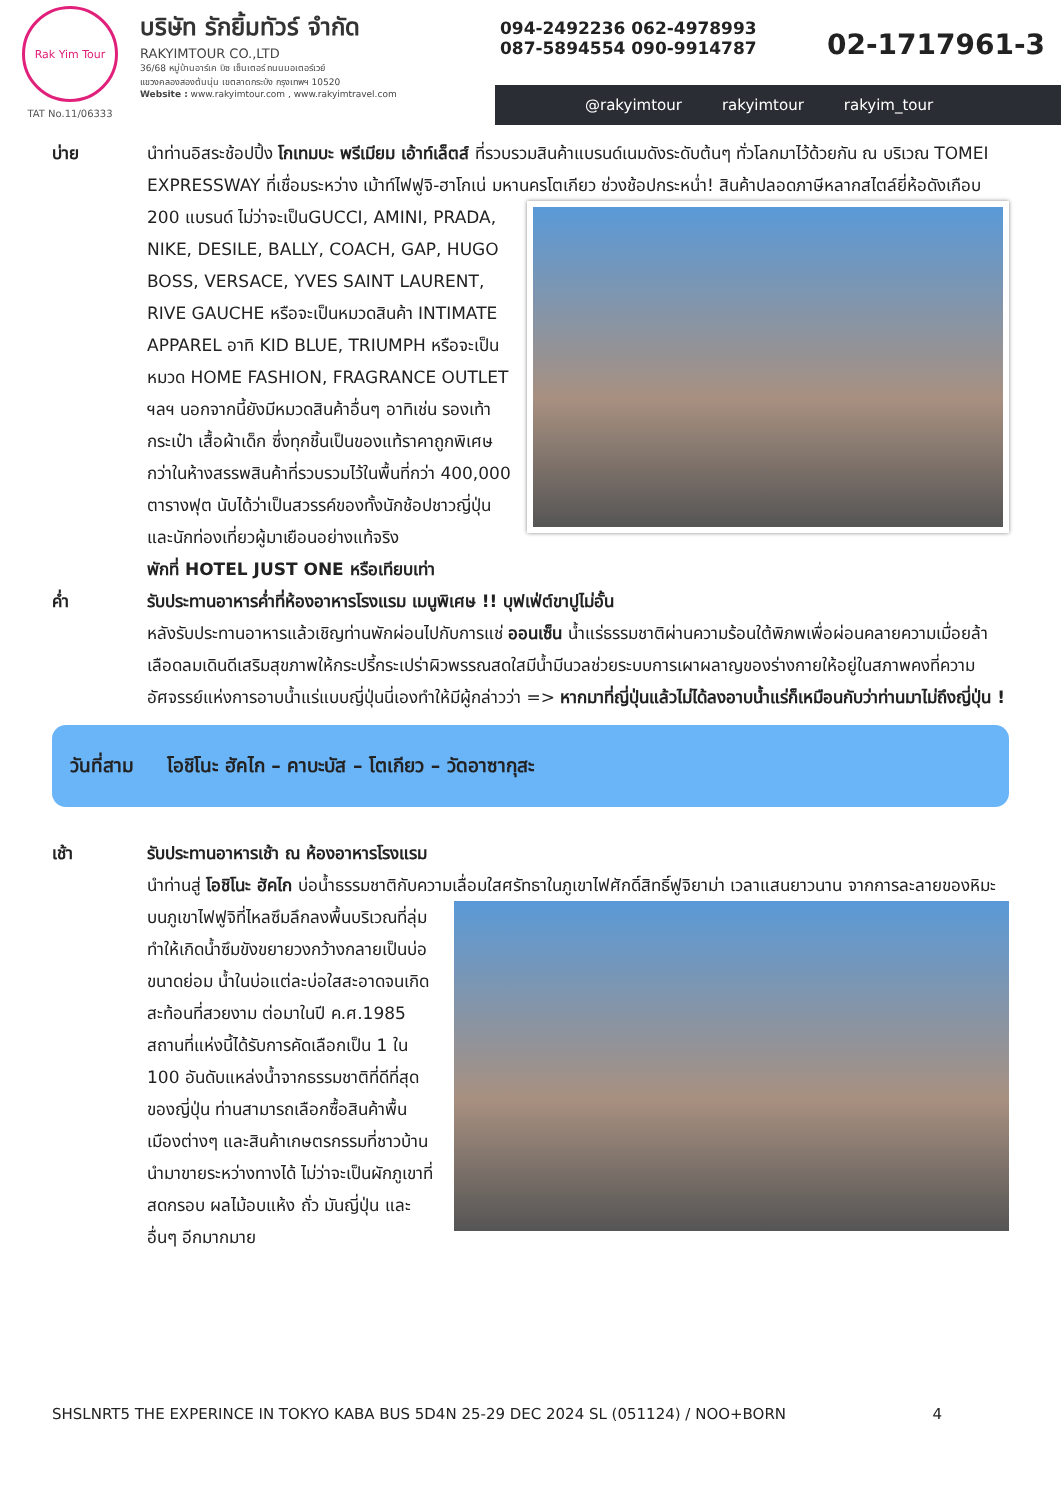Rak Yim Tour
TAT No.11/06333
บริษัท รักยิ้มทัวร์ จำกัด
RAKYIMTOUR CO.,LTD
36/68 หมู่บ้านอาร์เค บิซ เซ็นเตอร์ ถนนมอเตอร์เวย์
แขวงคลองสองต้นนุ่น เขตลาดกระบัง กรุงเทพฯ 10520
Website : www.rakyimtour.com , www.rakyimtravel.com
094-2492236 062-4978993
087-5894554 090-9914787
02-1717961-3
@rakyimtour rakyimtour rakyim_tour
บ่าย นำท่านอิสระช้อปปิ้ง โกเทมบะ พรีเมียม เอ้าท์เล็ตส์ ที่รวบรวมสินค้าแบรนด์เนมดังระดับต้นๆ ทั่วโลกมาไว้ด้วยกัน ณ บริเวณ TOMEI EXPRESSWAY ที่เชื่อมระหว่าง เม้าท์ไฟฟูจิ-ฮาโกเน่ มหานครโตเกียว ช่วงช้อปกระหน่ำ!
สินค้าปลอดภาษีหลากสไตล์ยี่ห้อดังเกือบ 200 แบรนด์ ไม่ว่าจะเป็นGUCCI, AMINI, PRADA, NIKE, DESILE, BALLY, COACH, GAP, HUGO BOSS, VERSACE, YVES SAINT LAURENT, RIVE GAUCHE หรือจะเป็นหมวดสินค้า INTIMATE APPAREL อาทิ KID BLUE, TRIUMPH หรือจะเป็นหมวด HOME FASHION, FRAGRANCE OUTLET ฯลฯ นอกจากนี้ยังมีหมวดสินค้าอื่นๆ อาทิเช่น รองเท้า กระเป๋า เสื้อผ้าเด็ก ซึ่งทุกชิ้นเป็นของแท้ราคาถูกพิเศษกว่าในห้างสรรพสินค้าที่รวบรวมไว้ในพื้นที่กว่า 400,000 ตารางฟุต นับได้ว่าเป็นสวรรค์ของทั้งนักช้อปชาวญี่ปุ่น และนักท่องเที่ยวผู้มาเยือนอย่างแท้จริง
พักที่ HOTEL JUST ONE หรือเทียบเท่า
ค่ำ รับประทานอาหารค่ำที่ห้องอาหารโรงแรม เมนูพิเศษ !! บุฟเฟ่ต์ขาปูไม่อั้น
หลังรับประทานอาหารแล้วเชิญท่านพักผ่อนไปกับการแช่ ออนเซ็น น้ำแร่ธรรมชาติผ่านความร้อนใต้พิภพเพื่อผ่อนคลายความเมื่อยล้าเลือดลมเดินดีเสริมสุขภาพให้กระปรี้กระเปร่าผิวพรรณสดใสมีน้ำมีนวลช่วยระบบการเผาผลาญของร่างกายให้อยู่ในสภาพคงที่ความอัศจรรย์แห่งการอาบน้ำแร่แบบญี่ปุ่นนี่เองทำให้มีผู้กล่าวว่า => หากมาที่ญี่ปุ่นแล้วไม่ได้ลงอาบน้ำแร่ก็เหมือนกับว่าท่านมาไม่ถึงญี่ปุ่น !
วันที่สาม โอชิโนะ ฮัคไก – คาบะบัส – โตเกียว – วัดอาซากุสะ
เช้า รับประทานอาหารเช้า ณ ห้องอาหารโรงแรม
นำท่านสู่ โอชิโนะ ฮัคไก บ่อน้ำธรรมชาติกับความเลื่อมใสศรัทธาในภูเขาไฟศักดิ์สิทธิ์ฟูจิยาม่า เวลาแสนยาวนาน
จากการละลายของหิมะบนภูเขาไฟฟูจิที่ไหลซึมลึกลงพื้นบริเวณที่ลุ่ม ทำให้เกิดน้ำซึมขังขยายวงกว้างกลายเป็นบ่อขนาดย่อม น้ำในบ่อแต่ละบ่อใสสะอาดจนเกิดสะท้อนที่สวยงาม ต่อมาในปี ค.ศ.1985 สถานที่แห่งนี้ได้รับการคัดเลือกเป็น 1 ใน 100 อันดับแหล่งน้ำจากธรรมชาติที่ดีที่สุดของญี่ปุ่น ท่านสามารถเลือกซื้อสินค้าพื้นเมืองต่างๆ และสินค้าเกษตรกรรมที่ชาวบ้านนำมาขายระหว่างทางได้ ไม่ว่าจะเป็นผักภูเขาที่สดกรอบ ผลไม้อบแห้ง ถั่ว มันญี่ปุ่น และอื่นๆ อีกมากมาย
SHSLNRT5 THE EXPERINCE IN TOKYO KABA BUS 5D4N 25-29 DEC 2024 SL (051124) / NOO+BORN 4